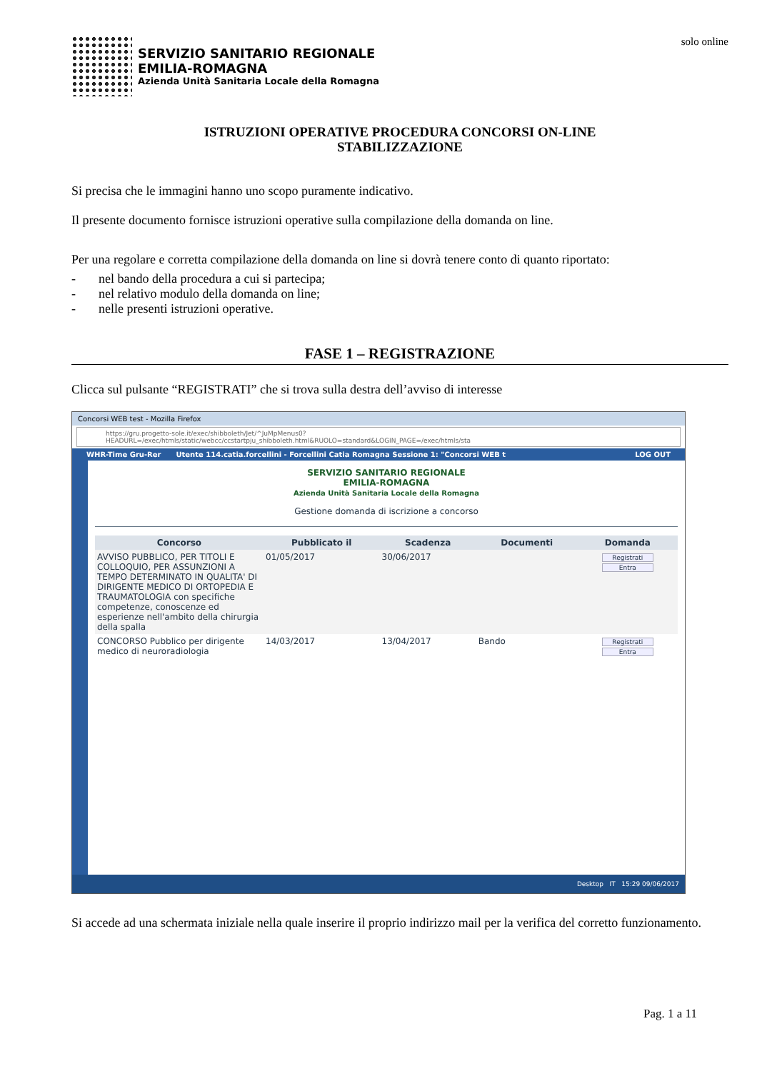SERVIZIO SANITARIO REGIONALE
EMILIA-ROMAGNA
Azienda Unità Sanitaria Locale della Romagna
solo online
ISTRUZIONI OPERATIVE PROCEDURA CONCORSI ON-LINE
STABILIZZAZIONE
Si precisa che le immagini hanno uno scopo puramente indicativo.
Il presente documento fornisce istruzioni operative sulla compilazione della domanda on line.
Per una regolare e corretta compilazione della domanda on line si dovrà tenere conto di quanto riportato:
- nel bando della procedura a cui si partecipa;
- nel relativo modulo della domanda on line;
- nelle presenti istruzioni operative.
FASE 1 – REGISTRAZIONE
Clicca sul pulsante “REGISTRATI” che si trova sulla destra dell’avviso di interesse
Concorsi WEB test - Mozilla Firefox
https://gru.progetto-sole.it/exec/shibboleth/Jet/^JuMpMenus0?HEADURL=/exec/htmls/static/webcc/ccstartpju_shibboleth.html&RUOLO=standard&LOGIN_PAGE=/exec/htmls/sta
WHR-Time Gru-Rer Utente 114.catia.forcellini - Forcellini Catia Romagna Sessione 1: "Concorsi WEB t LOG OUT
SERVIZIO SANITARIO REGIONALE
EMILIA-ROMAGNA
Azienda Unità Sanitaria Locale della Romagna
Gestione domanda di iscrizione a concorso
| Concorso | Pubblicato il | Scadenza | Documenti | Domanda |
| --- | --- | --- | --- | --- |
| AVVISO PUBBLICO, PER TITOLI E COLLOQUIO, PER ASSUNZIONI A TEMPO DETERMINATO IN QUALITA' DI DIRIGENTE MEDICO DI ORTOPEDIA E TRAUMATOLOGIA con specifiche competenze, conoscenze ed esperienze nell'ambito della chirurgia della spalla | 01/05/2017 | 30/06/2017 | | Registrati Entra |
| CONCORSO Pubblico per dirigente medico di neuroradiologia | 14/03/2017 | 13/04/2017 | Bando | Registrati Entra |
Desktop IT 15:29 09/06/2017
Si accede ad una schermata iniziale nella quale inserire il proprio indirizzo mail per la verifica del corretto funzionamento.
Pag. 1 a 11